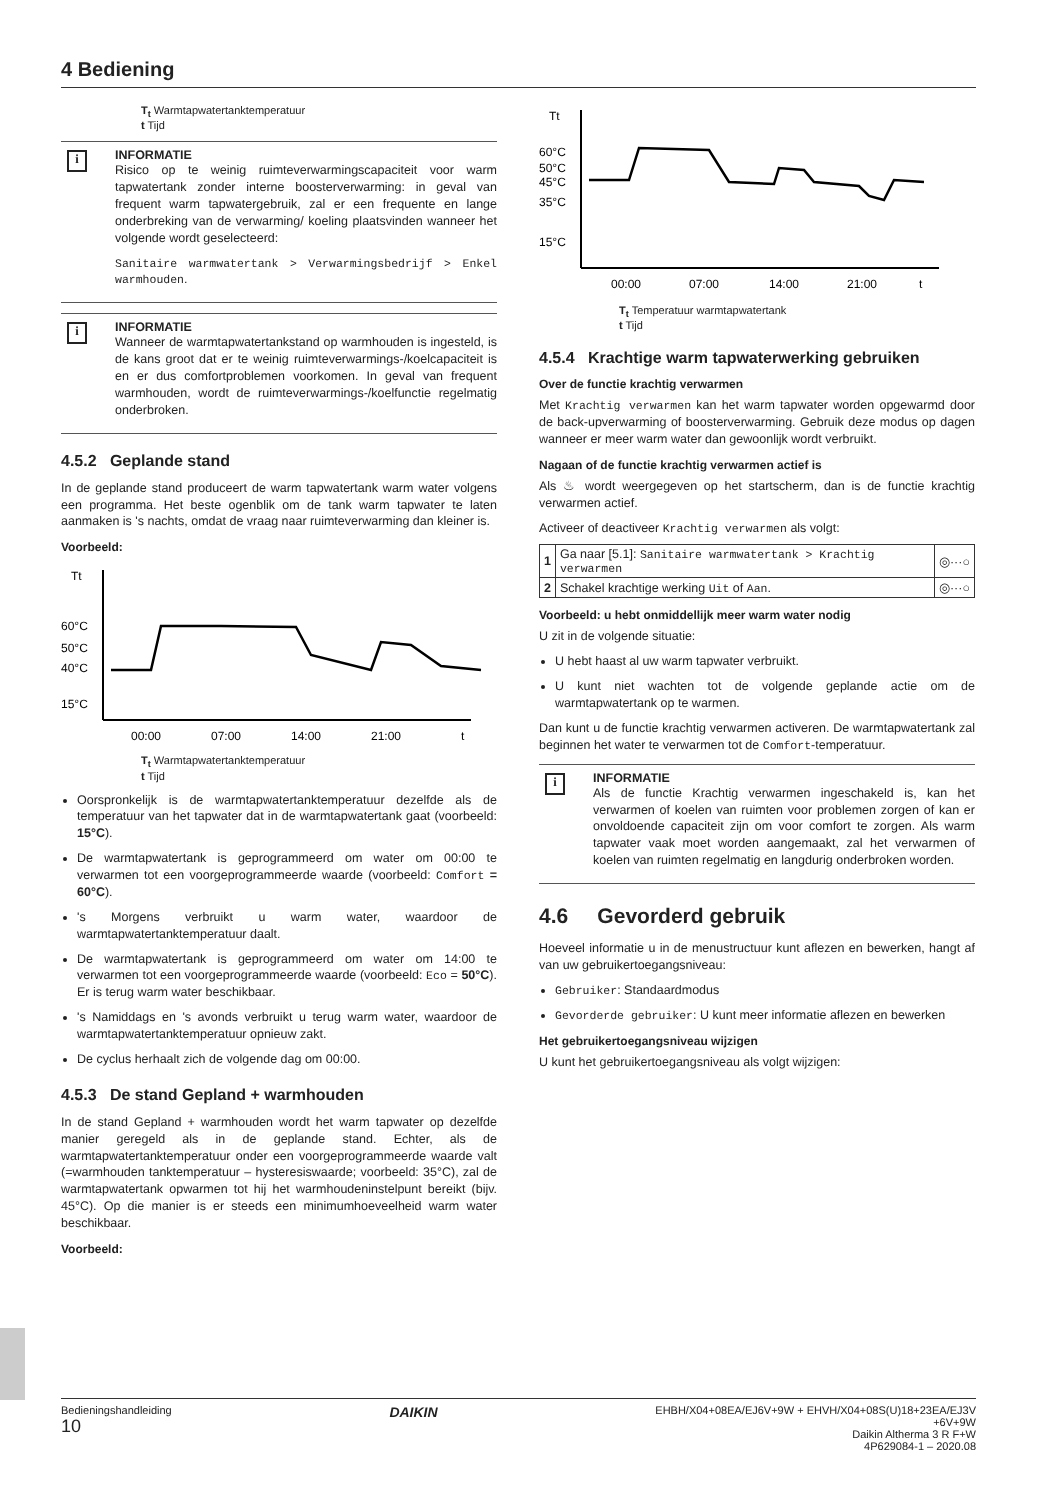4 Bediening
T<sub>t</sub> Warmtapwatertanktemperatuur
t Tijd
i
INFORMATIE
Risico op te weinig ruimteverwarmingscapaciteit voor warm tapwatertank zonder interne boosterverwarming: in geval van frequent warm tapwatergebruik, zal er een frequente en lange onderbreking van de verwarming/ koeling plaatsvinden wanneer het volgende wordt geselecteerd:
Sanitaire warmwatertank > Verwarmingsbedrijf > Enkel warmhouden.
i
INFORMATIE
Wanneer de warmtapwatertankstand op warmhouden is ingesteld, is de kans groot dat er te weinig ruimteverwarmings-/koelcapaciteit is en er dus comfortproblemen voorkomen. In geval van frequent warmhouden, wordt de ruimteverwarmings-/koelfunctie regelmatig onderbroken.
4.5.2 Geplande stand
In de geplande stand produceert de warm tapwatertank warm water volgens een programma. Het beste ogenblik om de tank warm tapwater te laten aanmaken is 's nachts, omdat de vraag naar ruimteverwarming dan kleiner is.
Voorbeeld:
Tt
60°C
50°C
40°C
15°C
00:00
07:00
14:00
21:00
t
T<sub>t</sub> Warmtapwatertanktemperatuur
t Tijd
Oorspronkelijk is de warmtapwatertanktemperatuur dezelfde als de temperatuur van het tapwater dat in de warmtapwatertank gaat (voorbeeld: 15°C).
De warmtapwatertank is geprogrammeerd om water om 00:00 te verwarmen tot een voorgeprogrammeerde waarde (voorbeeld: Comfort = 60°C).
's Morgens verbruikt u warm water, waardoor de warmtapwatertanktemperatuur daalt.
De warmtapwatertank is geprogrammeerd om water om 14:00 te verwarmen tot een voorgeprogrammeerde waarde (voorbeeld: Eco = 50°C). Er is terug warm water beschikbaar.
's Namiddags en 's avonds verbruikt u terug warm water, waardoor de warmtapwatertanktemperatuur opnieuw zakt.
De cyclus herhaalt zich de volgende dag om 00:00.
4.5.3 De stand Gepland + warmhouden
In de stand Gepland + warmhouden wordt het warm tapwater op dezelfde manier geregeld als in de geplande stand. Echter, als de warmtapwatertanktemperatuur onder een voorgeprogrammeerde waarde valt (=warmhouden tanktemperatuur – hysteresiswaarde; voorbeeld: 35°C), zal de warmtapwatertank opwarmen tot hij het warmhoudeninstelpunt bereikt (bijv. 45°C). Op die manier is er steeds een minimumhoeveelheid warm water beschikbaar.
Voorbeeld:
Tt
60°C
50°C
45°C
35°C
15°C
00:00
07:00
14:00
21:00
t
T<sub>t</sub> Temperatuur warmtapwatertank
t Tijd
4.5.4 Krachtige warm tapwaterwerking gebruiken
Over de functie krachtig verwarmen
Met Krachtig verwarmen kan het warm tapwater worden opgewarmd door de back-upverwarming of boosterverwarming. Gebruik deze modus op dagen wanneer er meer warm water dan gewoonlijk wordt verbruikt.
Nagaan of de functie krachtig verwarmen actief is
Als ♨ wordt weergegeven op het startscherm, dan is de functie krachtig verwarmen actief.
Activeer of deactiveer Krachtig verwarmen als volgt:
| 1 | Ga naar [5.1]: Sanitaire warmwatertank > Krachtig verwarmen | ◎···○ |
| 2 | Schakel krachtige werking Uit of Aan . | ◎···○ |
Voorbeeld: u hebt onmiddellijk meer warm water nodig
U zit in de volgende situatie:
U hebt haast al uw warm tapwater verbruikt.
U kunt niet wachten tot de volgende geplande actie om de warmtapwatertank op te warmen.
Dan kunt u de functie krachtig verwarmen activeren. De warmtapwatertank zal beginnen het water te verwarmen tot de Comfort-temperatuur.
i
INFORMATIE
Als de functie Krachtig verwarmen ingeschakeld is, kan het verwarmen of koelen van ruimten voor problemen zorgen of kan er onvoldoende capaciteit zijn om voor comfort te zorgen. Als warm tapwater vaak moet worden aangemaakt, zal het verwarmen of koelen van ruimten regelmatig en langdurig onderbroken worden.
4.6 Gevorderd gebruik
Hoeveel informatie u in de menustructuur kunt aflezen en bewerken, hangt af van uw gebruikertoegangsniveau:
Gebruiker: Standaardmodus
Gevorderde gebruiker: U kunt meer informatie aflezen en bewerken
Het gebruikertoegangsniveau wijzigen
U kunt het gebruikertoegangsniveau als volgt wijzigen:
Bedieningshandleiding
10
DAIKIN
EHBH/X04+08EA/EJ6V+9W + EHVH/X04+08S(U)18+23EA/EJ3V
+6V+9W
Daikin Altherma 3 R F+W
4P629084-1 – 2020.08